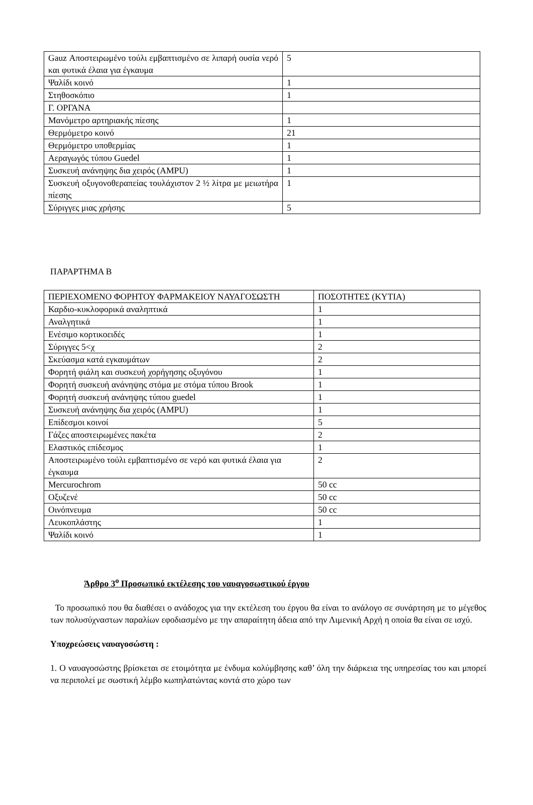| Gauz Αποστειρωμένο τούλι εμβαπτισμένο σε λιπαρή ουσία νερό και φυτικά έλαια για έγκαυμα | 5 |
| Ψαλίδι κοινό | 1 |
| Στηθοσκόπιο | 1 |
| Γ. ΟΡΓΑΝΑ | |
| Μανόμετρο αρτηριακής πίεσης | 1 |
| Θερμόμετρο κοινό | 21 |
| Θερμόμετρο υποθερμίας | 1 |
| Αεραγωγός τύπου Guedel | 1 |
| Συσκευή ανάνηψης δια χειρός (AMPU) | 1 |
| Συσκευή οξυγονοθεραπείας τουλάχιστον 2 ½ λίτρα με μειωτήρα πίεσης | 1 |
| Σύριγγες μιας χρήσης | 5 |
ΠΑΡΑΡΤΗΜΑ Β
| ΠΕΡΙΕΧΟΜΕΝΟ ΦΟΡΗΤΟΥ ΦΑΡΜΑΚΕΙΟΥ ΝΑΥΑΓΟΣΩΣΤΗ | ΠΟΣΟΤΗΤΕΣ (ΚΥΤΙΑ) |
| Καρδιο-κυκλοφορικά αναληπτικά | 1 |
| Αναλγητικά | 1 |
| Ενέσιμο κορτικοειδές | 1 |
| Σύριγγες 5<χ | 2 |
| Σκεύασμα κατά εγκαυμάτων | 2 |
| Φορητή φιάλη και συσκευή χορήγησης οξυγόνου | 1 |
| Φορητή συσκευή ανάνηψης στόμα με στόμα τύπου Brook | 1 |
| Φορητή συσκευή ανάνηψης τύπου guedel | 1 |
| Συσκευή ανάνηψης δια χειρός (AMPU) | 1 |
| Επίδεσμοι κοινοί | 5 |
| Γάζες αποστειρωμένες πακέτα | 2 |
| Ελαστικός επίδεσμος | 1 |
| Αποστειρωμένο τούλι εμβαπτισμένο σε νερό και φυτικά έλαια για έγκαυμα | 2 |
| Mercurochrom | 50 cc |
| Οξυζενέ | 50 cc |
| Οινόπνευμα | 50 cc |
| Λευκοπλάστης | 1 |
| Ψαλίδι κοινό | 1 |
Άρθρο 3<sup>ο</sup> Προσωπικό εκτέλεσης του ναυαγοσωστικού έργου
Το προσωπικό που θα διαθέσει ο ανάδοχος για την εκτέλεση του έργου θα είναι το ανάλογο σε συνάρτηση με το μέγεθος των πολυσύχναστων παραλίων εφοδιασμένο με την απαραίτητη άδεια από την Λιμενική Αρχή η οποία θα είναι σε ισχύ.
Υποχρεώσεις ναυαγοσώστη :
1. Ο ναυαγοσώστης βρίσκεται σε ετοιμότητα με ένδυμα κολύμβησης καθ’ όλη την διάρκεια της υπηρεσίας του και μπορεί να περιπολεί με σωστική λέμβο κωπηλατώντας κοντά στο χώρο των